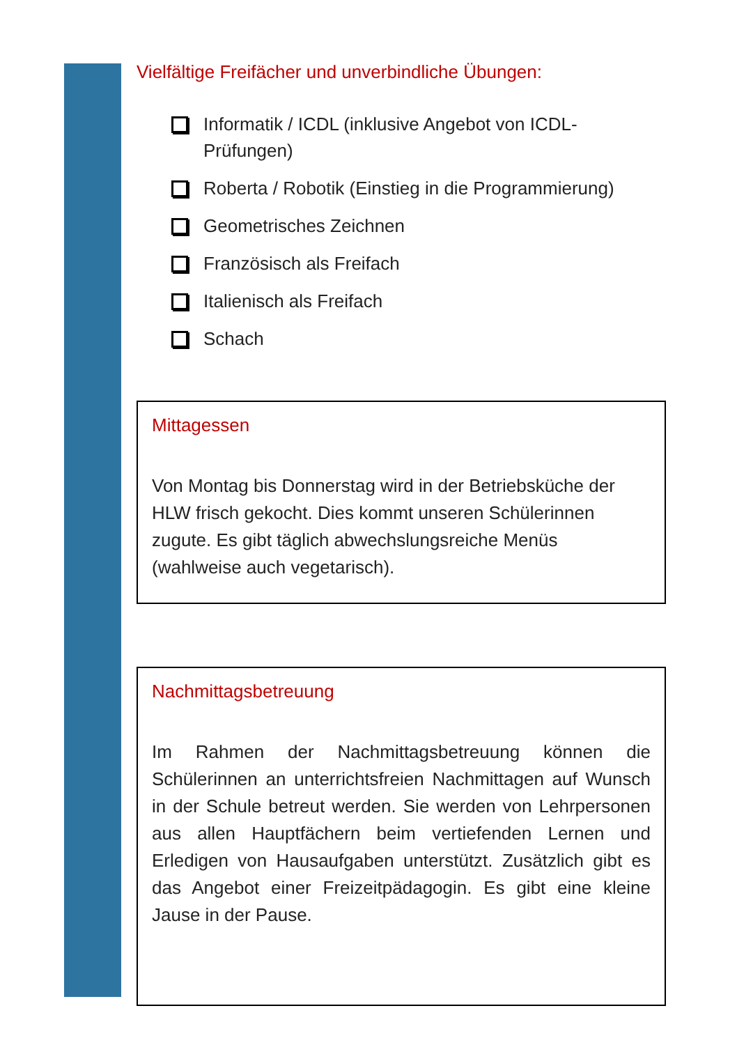Vielfältige Freifächer und unverbindliche Übungen:
Informatik / ICDL (inklusive Angebot von ICDL-Prüfungen)
Roberta / Robotik (Einstieg in die Programmierung)
Geometrisches Zeichnen
Französisch als Freifach
Italienisch als Freifach
Schach
Mittagessen
Von Montag bis Donnerstag wird in der Betriebsküche der HLW frisch gekocht. Dies kommt unseren Schülerinnen zugute. Es gibt täglich abwechslungsreiche Menüs (wahlweise auch vegetarisch).
Nachmittagsbetreuung
Im Rahmen der Nachmittagsbetreuung können die Schülerinnen an unterrichtsfreien Nachmittagen auf Wunsch in der Schule betreut werden. Sie werden von Lehrpersonen aus allen Hauptfächern beim vertiefenden Lernen und Erledigen von Hausaufgaben unterstützt. Zusätzlich gibt es das Angebot einer Freizeitpädagogin. Es gibt eine kleine Jause in der Pause.